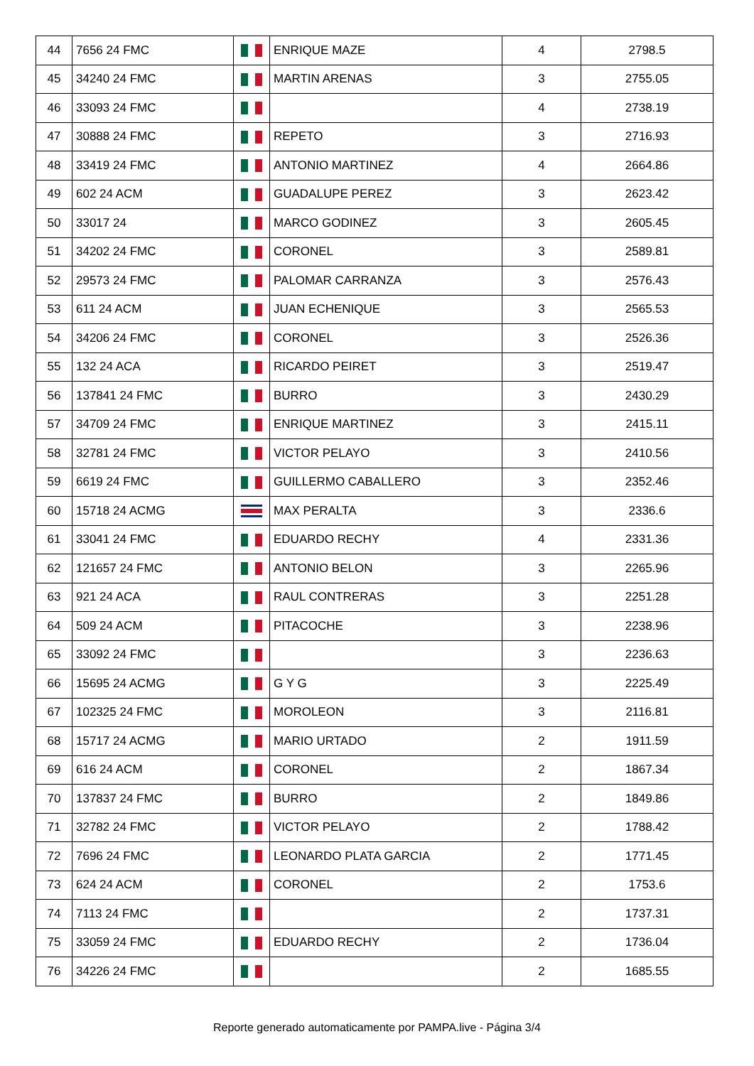| 44 | 7656 24 FMC | | ENRIQUE MAZE | 4 | 2798.5 |
| 45 | 34240 24 FMC | | MARTIN ARENAS | 3 | 2755.05 |
| 46 | 33093 24 FMC | | | 4 | 2738.19 |
| 47 | 30888 24 FMC | | REPETO | 3 | 2716.93 |
| 48 | 33419 24 FMC | | ANTONIO MARTINEZ | 4 | 2664.86 |
| 49 | 602 24 ACM | | GUADALUPE PEREZ | 3 | 2623.42 |
| 50 | 33017 24 | | MARCO GODINEZ | 3 | 2605.45 |
| 51 | 34202 24 FMC | | CORONEL | 3 | 2589.81 |
| 52 | 29573 24 FMC | | PALOMAR CARRANZA | 3 | 2576.43 |
| 53 | 611 24 ACM | | JUAN ECHENIQUE | 3 | 2565.53 |
| 54 | 34206 24 FMC | | CORONEL | 3 | 2526.36 |
| 55 | 132 24 ACA | | RICARDO PEIRET | 3 | 2519.47 |
| 56 | 137841 24 FMC | | BURRO | 3 | 2430.29 |
| 57 | 34709 24 FMC | | ENRIQUE MARTINEZ | 3 | 2415.11 |
| 58 | 32781 24 FMC | | VICTOR PELAYO | 3 | 2410.56 |
| 59 | 6619 24 FMC | | GUILLERMO CABALLERO | 3 | 2352.46 |
| 60 | 15718 24 ACMG | | MAX PERALTA | 3 | 2336.6 |
| 61 | 33041 24 FMC | | EDUARDO RECHY | 4 | 2331.36 |
| 62 | 121657 24 FMC | | ANTONIO BELON | 3 | 2265.96 |
| 63 | 921 24 ACA | | RAUL CONTRERAS | 3 | 2251.28 |
| 64 | 509 24 ACM | | PITACOCHE | 3 | 2238.96 |
| 65 | 33092 24 FMC | | | 3 | 2236.63 |
| 66 | 15695 24 ACMG | | G Y G | 3 | 2225.49 |
| 67 | 102325 24 FMC | | MOROLEON | 3 | 2116.81 |
| 68 | 15717 24 ACMG | | MARIO URTADO | 2 | 1911.59 |
| 69 | 616 24 ACM | | CORONEL | 2 | 1867.34 |
| 70 | 137837 24 FMC | | BURRO | 2 | 1849.86 |
| 71 | 32782 24 FMC | | VICTOR PELAYO | 2 | 1788.42 |
| 72 | 7696 24 FMC | | LEONARDO PLATA GARCIA | 2 | 1771.45 |
| 73 | 624 24 ACM | | CORONEL | 2 | 1753.6 |
| 74 | 7113 24 FMC | | | 2 | 1737.31 |
| 75 | 33059 24 FMC | | EDUARDO RECHY | 2 | 1736.04 |
| 76 | 34226 24 FMC | | | 2 | 1685.55 |
Reporte generado automaticamente por PAMPA.live - Página 3/4